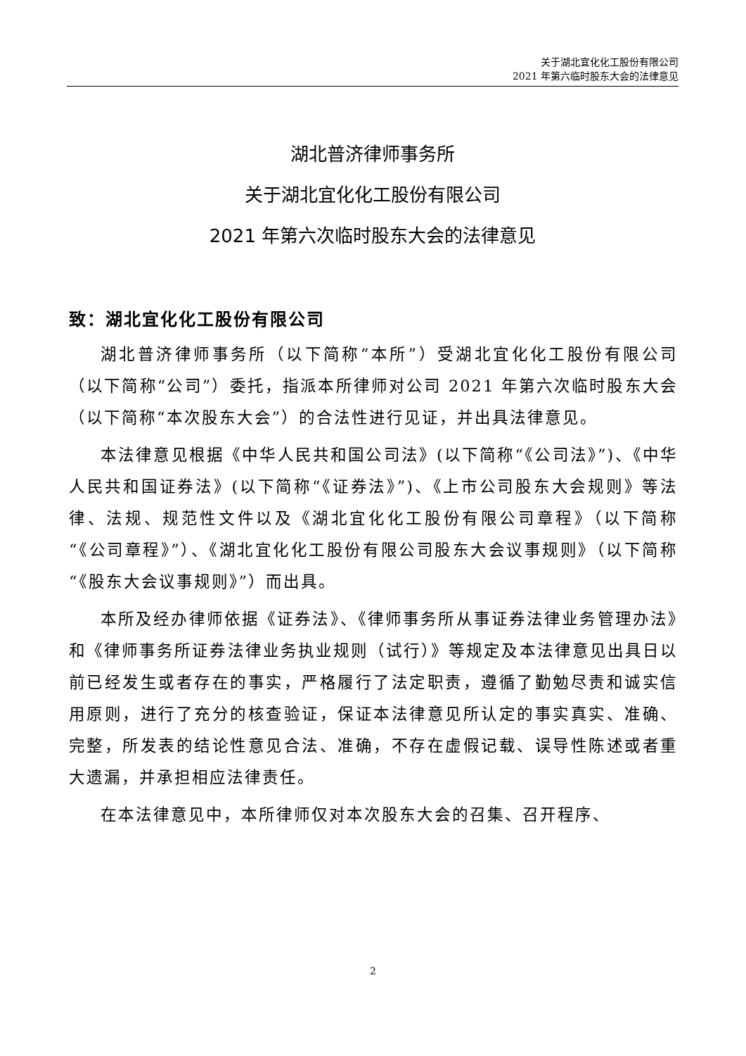关于湖北宜化化工股份有限公司
2021 年第六临时股东大会的法律意见
湖北普济律师事务所
关于湖北宜化化工股份有限公司
2021 年第六次临时股东大会的法律意见
致：湖北宜化化工股份有限公司
湖北普济律师事务所（以下简称“本所”）受湖北宜化化工股份有限公司（以下简称“公司”）委托，指派本所律师对公司 2021 年第六次临时股东大会（以下简称“本次股东大会”）的合法性进行见证，并出具法律意见。
本法律意见根据《中华人民共和国公司法》(以下简称“《公司法》”)、《中华人民共和国证券法》(以下简称“《证券法》”)、《上市公司股东大会规则》等法律、法规、规范性文件以及《湖北宜化化工股份有限公司章程》（以下简称“《公司章程》”）、《湖北宜化化工股份有限公司股东大会议事规则》（以下简称“《股东大会议事规则》”）而出具。
本所及经办律师依据《证券法》、《律师事务所从事证券法律业务管理办法》和《律师事务所证券法律业务执业规则（试行）》等规定及本法律意见出具日以前已经发生或者存在的事实，严格履行了法定职责，遵循了勤勉尽责和诚实信用原则，进行了充分的核查验证，保证本法律意见所认定的事实真实、准确、完整，所发表的结论性意见合法、准确，不存在虚假记载、误导性陈述或者重大遗漏，并承担相应法律责任。
在本法律意见中，本所律师仅对本次股东大会的召集、召开程序、
2